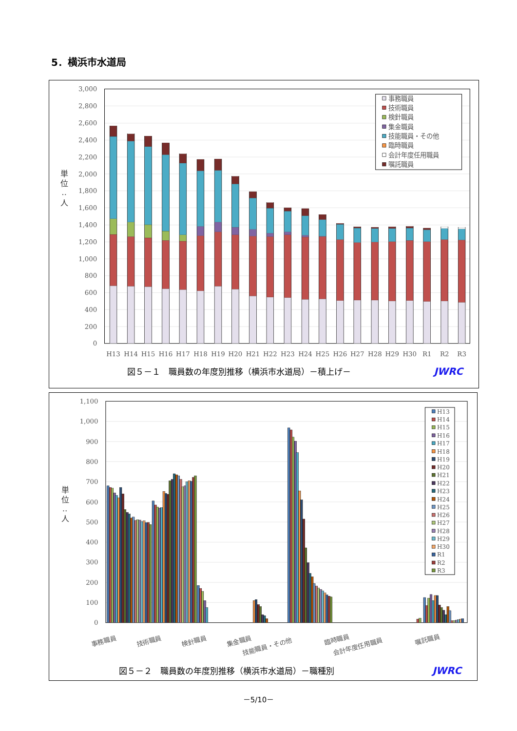5．横浜市水道局
0
200
400
600
800
1,000
1,200
1,400
1,600
1,800
2,000
2,200
2,400
2,600
2,800
3,000
単
位
‥
人
H13
H14
H15
H16
H17
H18
H19
H20
H21
H22
H23
H24
H25
H26
H27
H28
H29
H30
R1
R2
R3
事務職員
技術職員
検針職員
集金職員
技能職員・その他
臨時職員
会計年度任用職員
嘱託職員
図５－１　職員数の年度別推移（横浜市水道局）－積上げ－ JWRC
0
100
200
300
400
500
600
700
800
900
1,000
1,100
単
位
‥
人
事務職員
技術職員
検針職員
集金職員
技能職員・その他
臨時職員
会計年度任用職員
嘱託職員
H13
H14
H15
H16
H17
H18
H19
H20
H21
H22
H23
H24
H25
H26
H27
H28
H29
H30
R1
R2
R3
図５－２　職員数の年度別推移（横浜市水道局）－職種別 JWRC
－5/10－